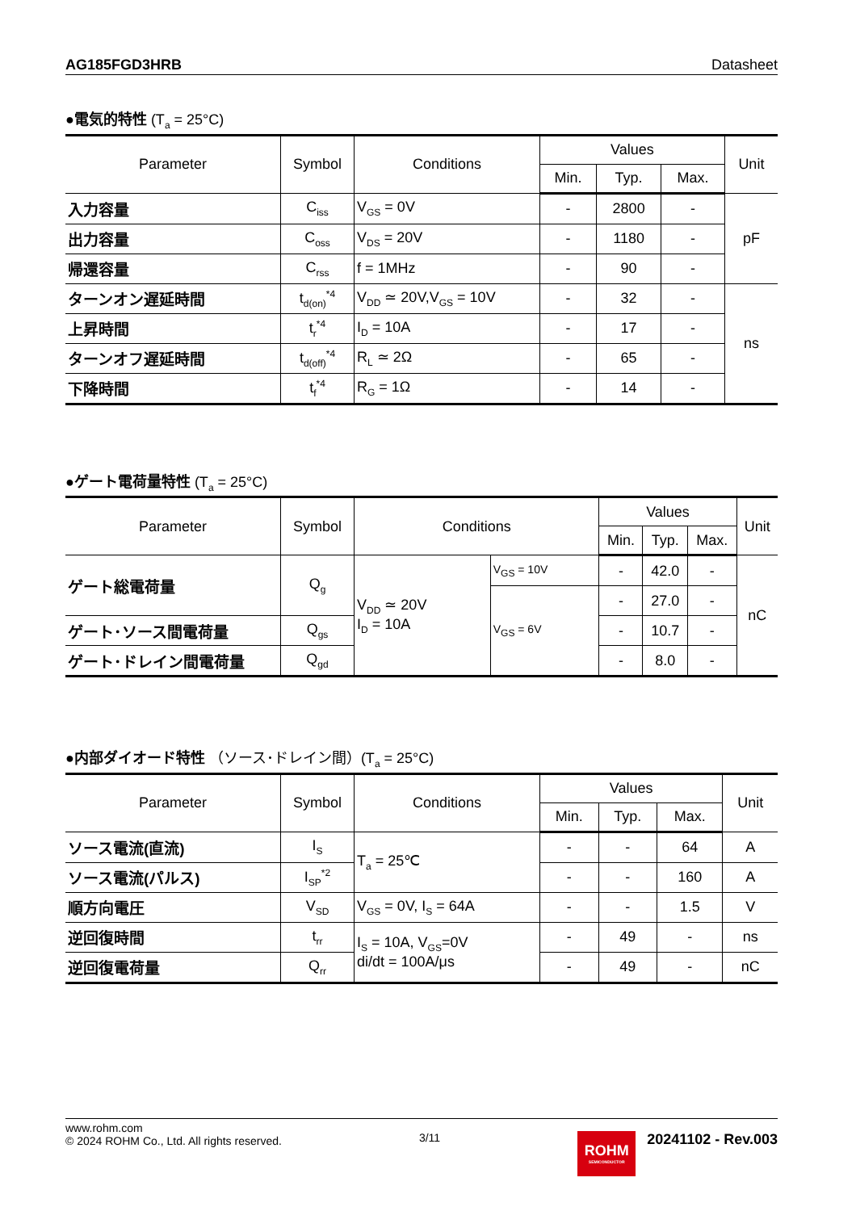AG185FGD3HRB Datasheet
●電気的特性 (T<sub>a</sub> = 25°C)
| Parameter | Symbol | Conditions | Values | | | Unit |
| --- | --- | --- | --- | --- | --- | --- |
| | | | Min. | Typ. | Max. | |
| 入力容量 | C<sub>iss</sub> | V<sub>GS</sub> = 0V | - | 2800 | - | pF |
| 出力容量 | C<sub>oss</sub> | V<sub>DS</sub> = 20V | - | 1180 | - | |
| 帰還容量 | C<sub>rss</sub> | f = 1MHz | - | 90 | - | |
| ターンオン遅延時間 | t<sub>d(on)</sub><sup>*4</sup> | V<sub>DD</sub> ≃ 20V,V<sub>GS</sub> = 10V | - | 32 | - | ns |
| 上昇時間 | t<sub>r</sub><sup>*4</sup> | I<sub>D</sub> = 10A | - | 17 | - | |
| ターンオフ遅延時間 | t<sub>d(off)</sub><sup>*4</sup> | R<sub>L</sub> ≃ 2Ω | - | 65 | - | |
| 下降時間 | t<sub>f</sub><sup>*4</sup> | R<sub>G</sub> = 1Ω | - | 14 | - | |
●ゲート電荷量特性 (T<sub>a</sub> = 25°C)
| Parameter | Symbol | Conditions | | Values | | | Unit |
| --- | --- | --- | --- | --- | --- | --- | --- |
| | | | | Min. | Typ. | Max. | |
| ゲート総電荷量 | Q<sub>g</sub> | V<sub>DD</sub> ≃ 20V I<sub>D</sub> = 10A | V<sub>GS</sub> = 10V | - | 42.0 | - | nC |
| | | | V<sub>GS</sub> = 6V | - | 27.0 | - | |
| ゲート･ソース間電荷量 | Q<sub>gs</sub> | | | - | 10.7 | - | |
| ゲート･ドレイン間電荷量 | Q<sub>gd</sub> | | | - | 8.0 | - | |
●内部ダイオード特性 （ソース･ドレイン間）(T<sub>a</sub> = 25°C)
| Parameter | Symbol | Conditions | Values | | | Unit |
| --- | --- | --- | --- | --- | --- | --- |
| | | | Min. | Typ. | Max. | |
| ソース電流(直流) | I<sub>S</sub> | T<sub>a</sub> = 25℃ | - | - | 64 | A |
| ソース電流(パルス) | I<sub>SP</sub><sup>*2</sup> | | - | - | 160 | A |
| 順方向電圧 | V<sub>SD</sub> | V<sub>GS</sub> = 0V, I<sub>S</sub> = 64A | - | - | 1.5 | V |
| 逆回復時間 | t<sub>rr</sub> | I<sub>S</sub> = 10A, V<sub>GS</sub>=0V di/dt = 100A/μs | - | 49 | - | ns |
| 逆回復電荷量 | Q<sub>rr</sub> | | - | 49 | - | nC |
www.rohm.com
© 2024 ROHM Co., Ltd. All rights reserved.
3/11
ROHM
SEMICONDUCTOR
20241102 - Rev.003